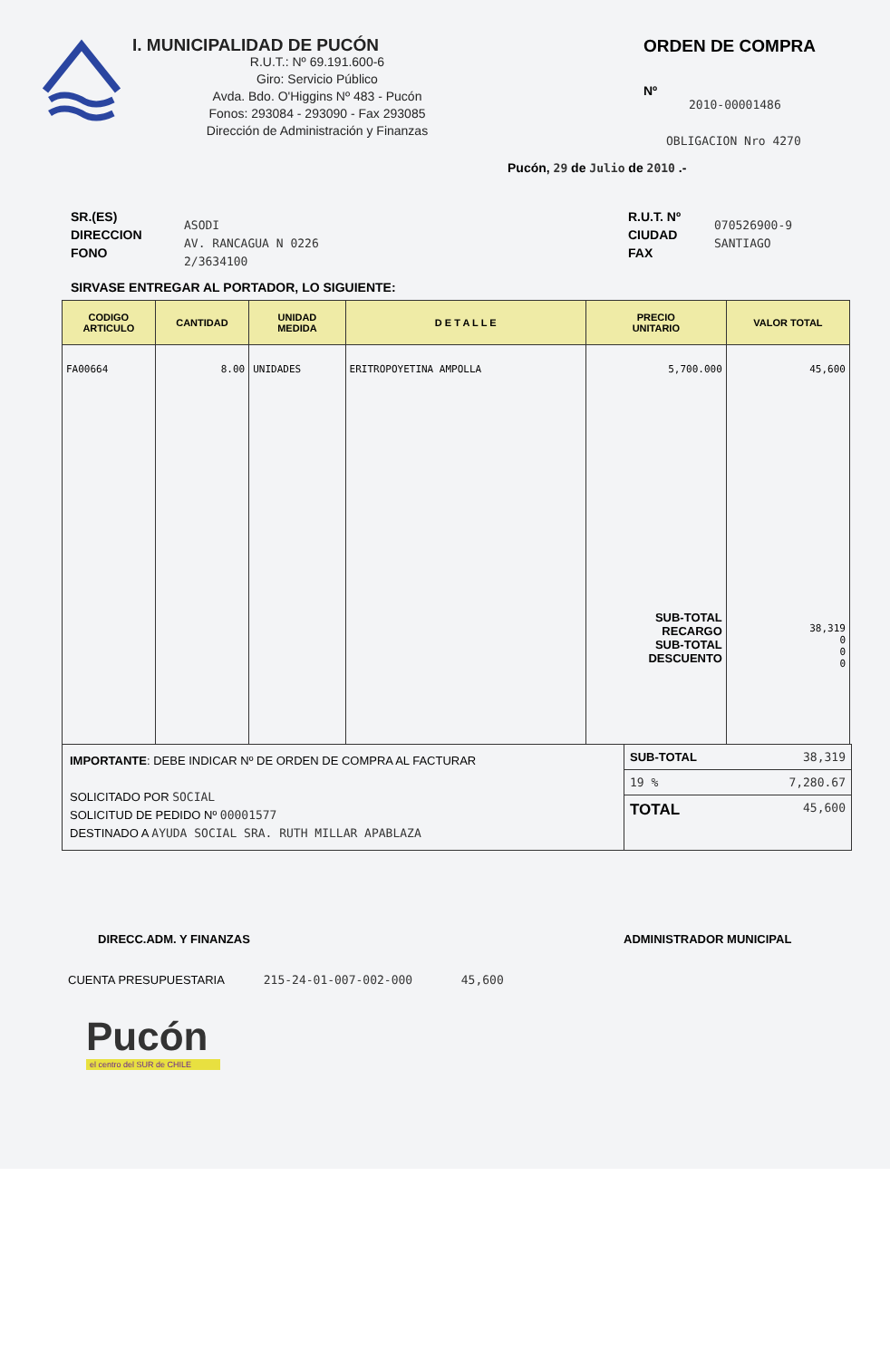I. MUNICIPALIDAD DE PUCÓN
R.U.T.: Nº 69.191.600-6
Giro: Servicio Público
Avda. Bdo. O'Higgins Nº 483 - Pucón
Fonos: 293084 - 293090 - Fax 293085
Dirección de Administración y Finanzas
ORDEN DE COMPRA
Nº
2010-00001486
OBLIGACION Nro 4270
Pucón, 29 de Julio de 2010 .-
SR.(ES)
DIRECCION
FONO
ASODI
AV. RANCAGUA N 0226
2/3634100
R.U.T. Nº
CIUDAD
FAX
070526900-9
SANTIAGO
SIRVASE ENTREGAR AL PORTADOR, LO SIGUIENTE:
| CODIGO ARTICULO | CANTIDAD | UNIDAD MEDIDA | D E T A L L E | PRECIO UNITARIO | VALOR TOTAL |
| --- | --- | --- | --- | --- | --- |
| FA00664 | 8.00 | UNIDADES | ERITROPOYETINA AMPOLLA | 5,700.000 SUB-TOTAL RECARGO SUB-TOTAL DESCUENTO | 45,600 38,319 0 0 0 |
IMPORTANTE: DEBE INDICAR Nº DE ORDEN DE COMPRA AL FACTURAR
SOLICITADO POR SOCIAL
SOLICITUD DE PEDIDO Nº 00001577
DESTINADO A AYUDA SOCIAL SRA. RUTH MILLAR APABLAZA
SUB-TOTAL 38,319
19 % 7,280.67
TOTAL 45,600
DIRECC.ADM. Y FINANZAS ADMINISTRADOR MUNICIPAL
CUENTA PRESUPUESTARIA 215-24-01-007-002-000 45,600
Pucón
el centro del SUR de CHILE